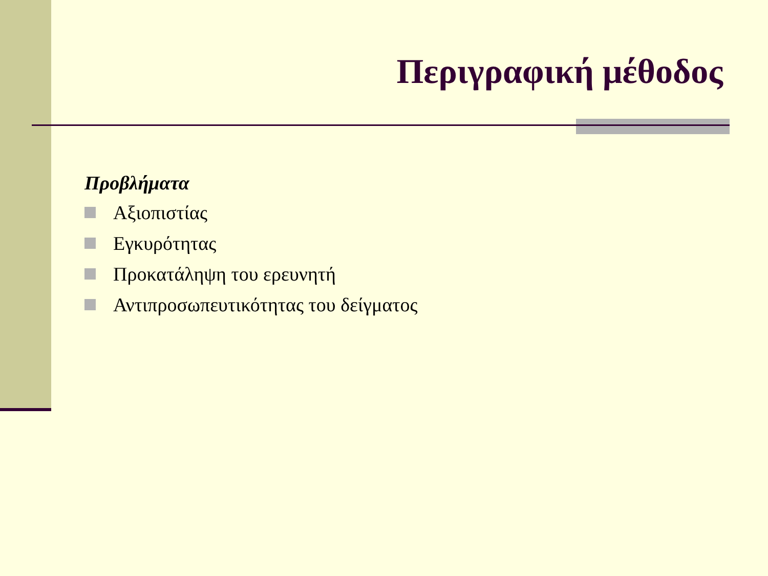Περιγραφική μέθοδος
Προβλήματα
Αξιοπιστίας
Εγκυρότητας
Προκατάληψη του ερευνητή
Αντιπροσωπευτικότητας του δείγματος